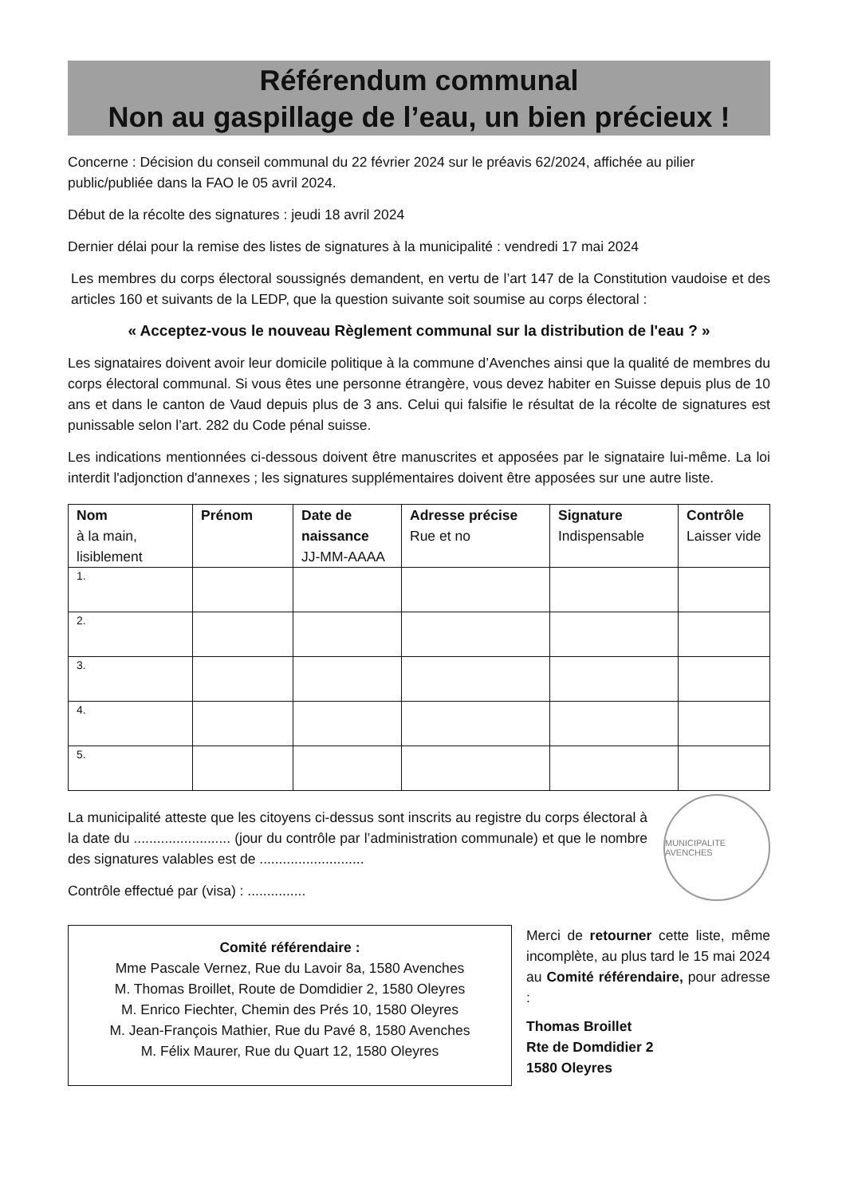Référendum communal
Non au gaspillage de l’eau, un bien précieux !
Concerne : Décision du conseil communal du 22 février 2024 sur le préavis 62/2024, affichée au pilier public/publiée dans la FAO le 05 avril 2024.
Début de la récolte des signatures : jeudi 18 avril 2024
Dernier délai pour la remise des listes de signatures à la municipalité : vendredi 17 mai 2024
Les membres du corps électoral soussignés demandent, en vertu de l’art 147 de la Constitution vaudoise et des articles 160 et suivants de la LEDP, que la question suivante soit soumise au corps électoral :
« Acceptez-vous le nouveau Règlement communal sur la distribution de l'eau ? »
Les signataires doivent avoir leur domicile politique à la commune d’Avenches ainsi que la qualité de membres du corps électoral communal. Si vous êtes une personne étrangère, vous devez habiter en Suisse depuis plus de 10 ans et dans le canton de Vaud depuis plus de 3 ans. Celui qui falsifie le résultat de la récolte de signatures est punissable selon l’art. 282 du Code pénal suisse.
Les indications mentionnées ci-dessous doivent être manuscrites et apposées par le signataire lui-même. La loi interdit l'adjonction d'annexes ; les signatures supplémentaires doivent être apposées sur une autre liste.
| Nom à la main, lisiblement | Prénom | Date de naissance JJ-MM-AAAA | Adresse précise Rue et no | Signature Indispensable | Contrôle Laisser vide |
| --- | --- | --- | --- | --- | --- |
| 1. | | | | | |
| 2. | | | | | |
| 3. | | | | | |
| 4. | | | | | |
| 5. | | | | | |
La municipalité atteste que les citoyens ci-dessus sont inscrits au registre du corps électoral à la date du ......................... (jour du contrôle par l’administration communale) et que le nombre des signatures valables est de ...........................
Contrôle effectué par (visa) : ...............
MUNICIPALITE AVENCHES
Comité référendaire :
Mme Pascale Vernez, Rue du Lavoir 8a, 1580 Avenches
M. Thomas Broillet, Route de Domdidier 2, 1580 Oleyres
M. Enrico Fiechter, Chemin des Prés 10, 1580 Oleyres
M. Jean-François Mathier, Rue du Pavé 8, 1580 Avenches
M. Félix Maurer, Rue du Quart 12, 1580 Oleyres
Merci de retourner cette liste, même incomplète, au plus tard le 15 mai 2024 au Comité référendaire, pour adresse :
Thomas Broillet
Rte de Domdidier 2
1580 Oleyres